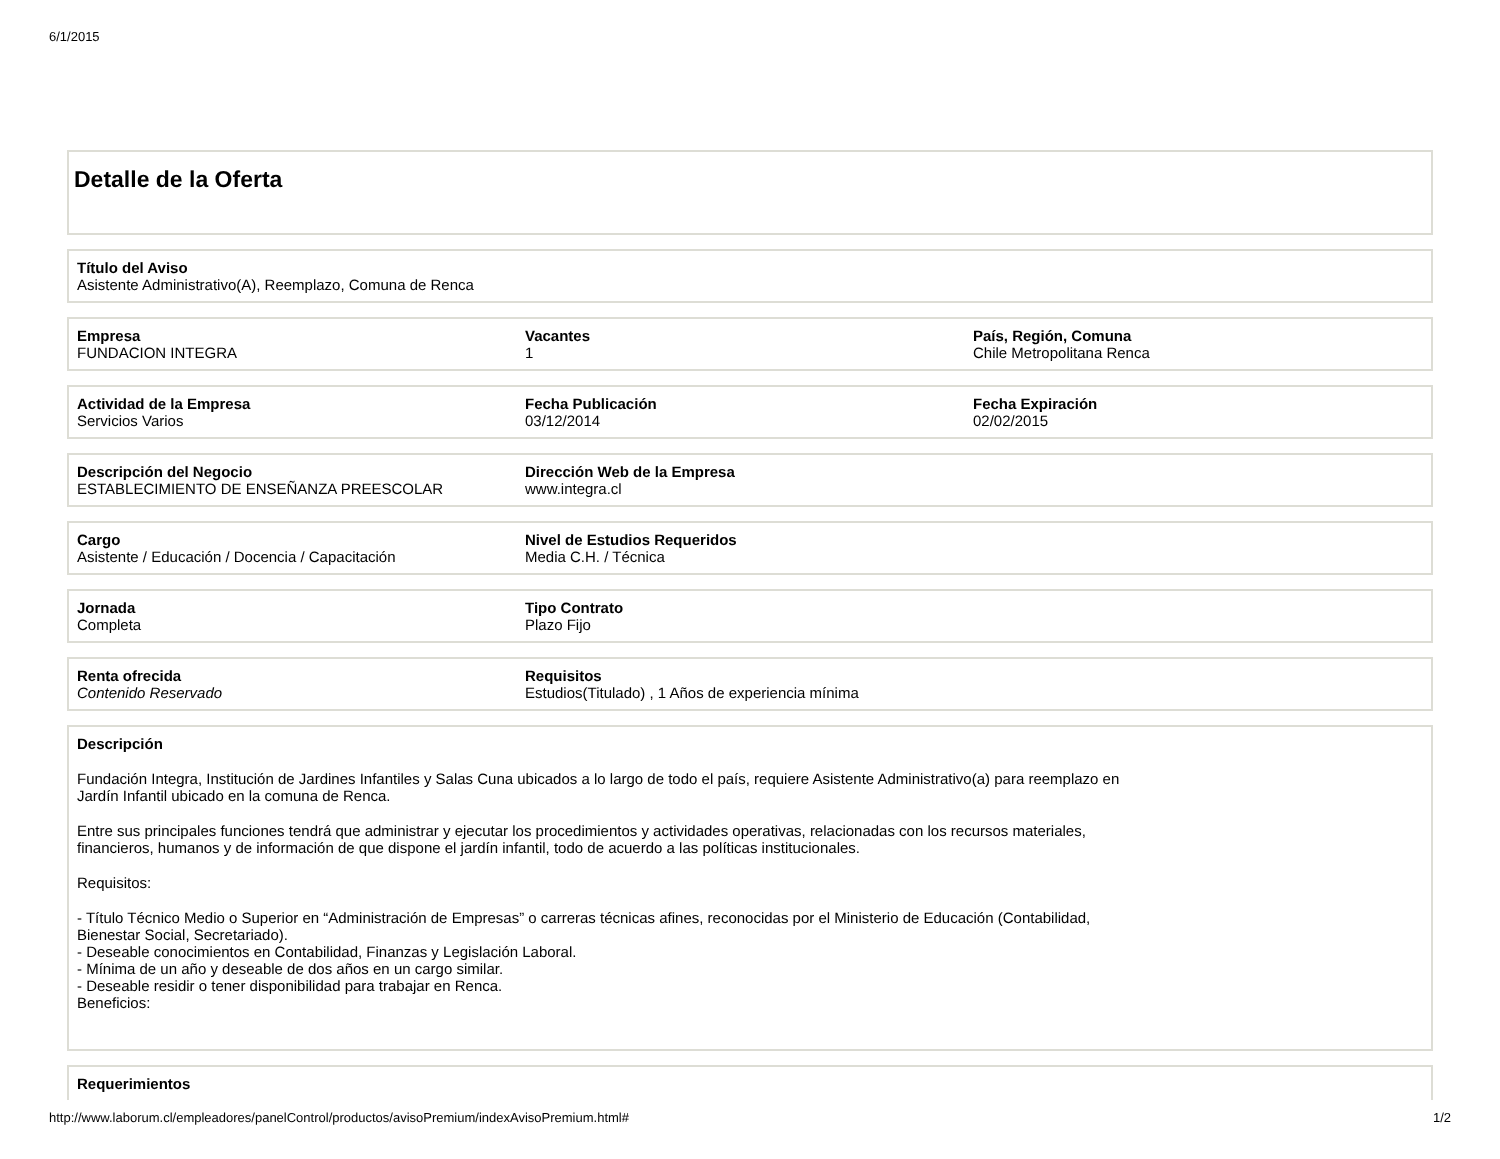6/1/2015
Detalle de la Oferta
Título del Aviso
Asistente Administrativo(A), Reemplazo, Comuna de Renca
Empresa
FUNDACION INTEGRA
Vacantes
1
País, Región, Comuna
Chile Metropolitana Renca
Actividad de la Empresa
Servicios Varios
Fecha Publicación
03/12/2014
Fecha Expiración
02/02/2015
Descripción del Negocio
ESTABLECIMIENTO DE ENSEÑANZA PREESCOLAR
Dirección Web de la Empresa
www.integra.cl
Cargo
Asistente / Educación / Docencia / Capacitación
Nivel de Estudios Requeridos
Media C.H. / Técnica
Jornada
Completa
Tipo Contrato
Plazo Fijo
Renta ofrecida
Contenido Reservado
Requisitos
Estudios(Titulado) , 1 Años de experiencia mínima
Descripción
Fundación Integra, Institución de Jardines Infantiles y Salas Cuna ubicados a lo largo de todo el país, requiere Asistente Administrativo(a) para reemplazo en Jardín Infantil ubicado en la comuna de Renca.
Entre sus principales funciones tendrá que administrar y ejecutar los procedimientos y actividades operativas, relacionadas con los recursos materiales, financieros, humanos y de información de que dispone el jardín infantil, todo de acuerdo a las políticas institucionales.
Requisitos:
- Título Técnico Medio o Superior en “Administración de Empresas” o carreras técnicas afines, reconocidas por el Ministerio de Educación (Contabilidad, Bienestar Social, Secretariado).
- Deseable conocimientos en Contabilidad, Finanzas y Legislación Laboral.
- Mínima de un año y deseable de dos años en un cargo similar.
- Deseable residir o tener disponibilidad para trabajar en Renca.
Beneficios:
Requerimientos
http://www.laborum.cl/empleadores/panelControl/productos/avisoPremium/indexAvisoPremium.html# 1/2